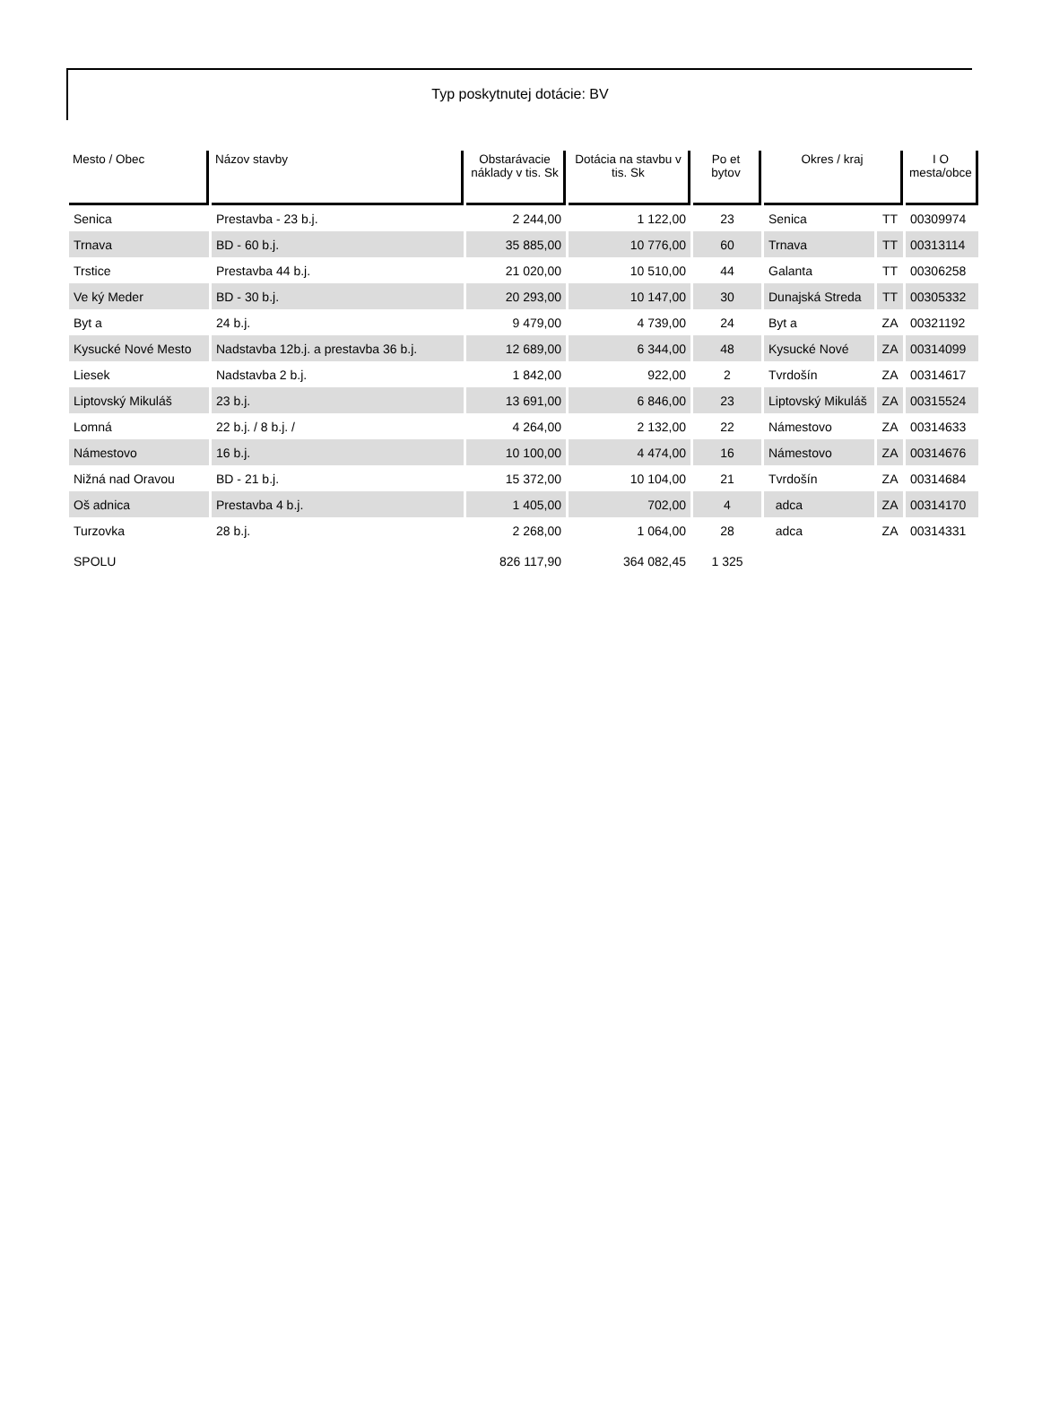Typ poskytnutej dotácie: BV
| Mesto / Obec | Názov stavby | Obstarávacie náklady v tis. Sk | Dotácia na stavbu v tis. Sk | Po et bytov | Okres / kraj | | I O mesta/obce |
| --- | --- | --- | --- | --- | --- | --- | --- |
| Senica | Prestavba - 23 b.j. | 2 244,00 | 1 122,00 | 23 | Senica | TT | 00309974 |
| Trnava | BD - 60 b.j. | 35 885,00 | 10 776,00 | 60 | Trnava | TT | 00313114 |
| Trstice | Prestavba 44 b.j. | 21 020,00 | 10 510,00 | 44 | Galanta | TT | 00306258 |
| Ve ký Meder | BD - 30 b.j. | 20 293,00 | 10 147,00 | 30 | Dunajská Streda | TT | 00305332 |
| Byt a | 24 b.j. | 9 479,00 | 4 739,00 | 24 | Byt a | ZA | 00321192 |
| Kysucké Nové Mesto | Nadstavba 12b.j. a prestavba 36 b.j. | 12 689,00 | 6 344,00 | 48 | Kysucké Nové | ZA | 00314099 |
| Liesek | Nadstavba 2 b.j. | 1 842,00 | 922,00 | 2 | Tvrdošín | ZA | 00314617 |
| Liptovský Mikuláš | 23 b.j. | 13 691,00 | 6 846,00 | 23 | Liptovský Mikuláš | ZA | 00315524 |
| Lomná | 22 b.j. / 8 b.j. / | 4 264,00 | 2 132,00 | 22 | Námestovo | ZA | 00314633 |
| Námestovo | 16 b.j. | 10 100,00 | 4 474,00 | 16 | Námestovo | ZA | 00314676 |
| Nižná nad Oravou | BD - 21 b.j. | 15 372,00 | 10 104,00 | 21 | Tvrdošín | ZA | 00314684 |
| Oš adnica | Prestavba 4 b.j. | 1 405,00 | 702,00 | 4 | adca | ZA | 00314170 |
| Turzovka | 28 b.j. | 2 268,00 | 1 064,00 | 28 | adca | ZA | 00314331 |
| SPOLU | | 826 117,90 | 364 082,45 | 1 325 | | | |